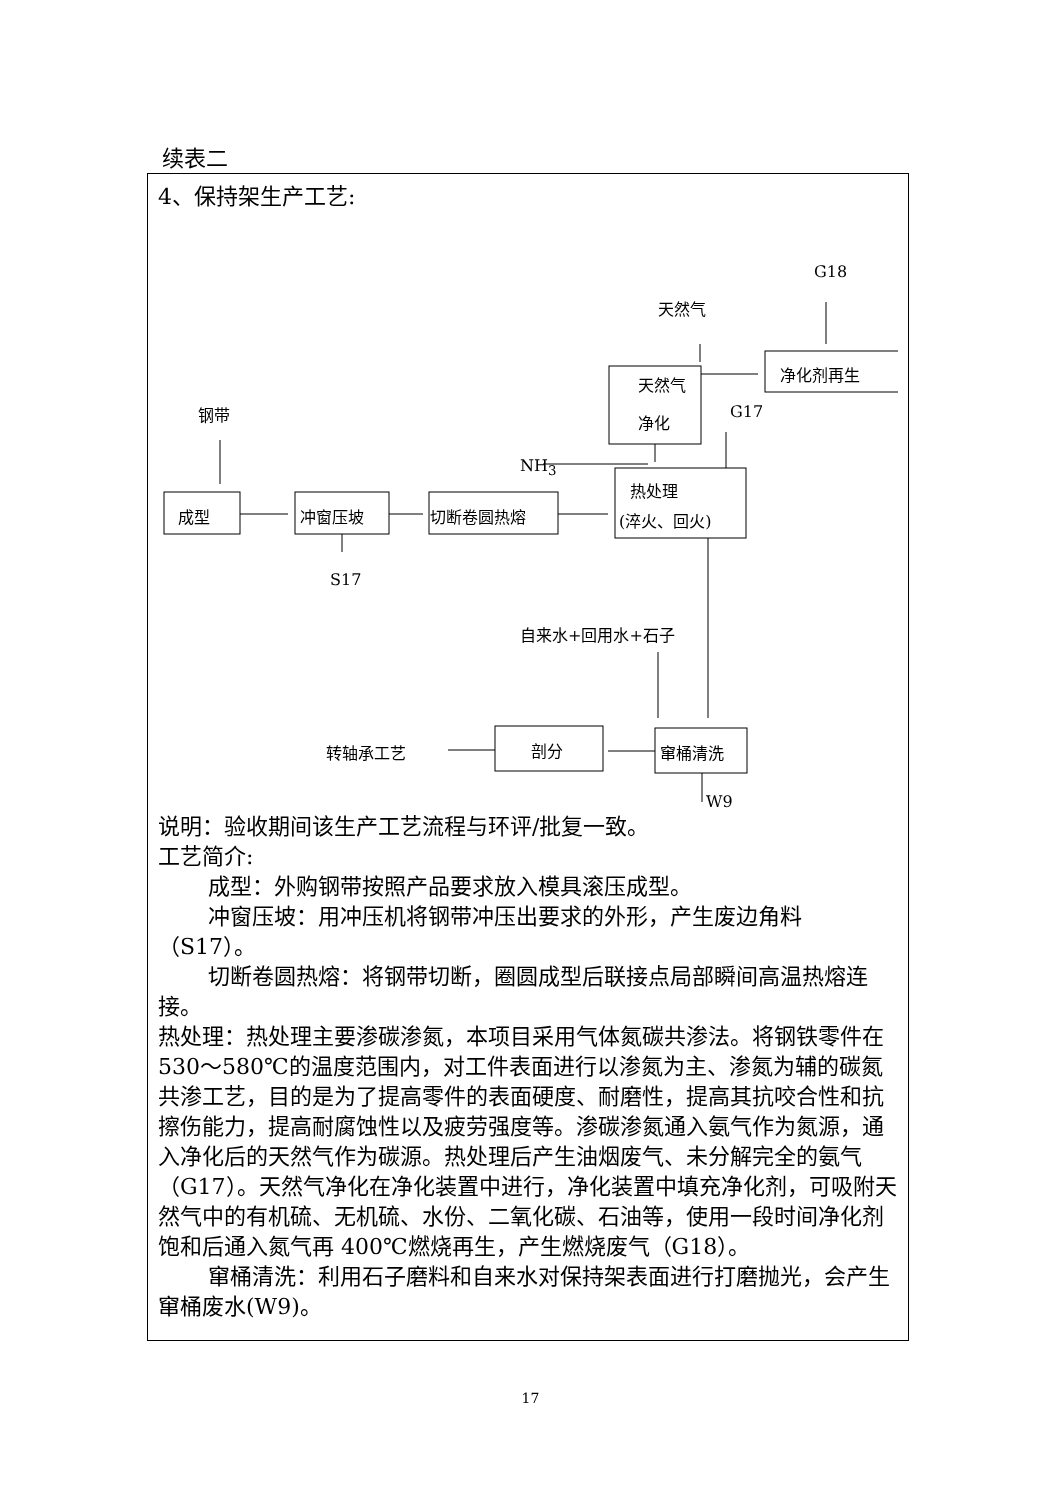续表二
4、保持架生产工艺:
钢带
成型 冲窗压坡 切断卷圆热熔
S17
热处理
(淬火、回火)
天然气
净化
天然气
G18
净化剂再生
G17
NH<sub>3</sub>
自来水+回用水+石子
窜桶清洗 剖分 转轴承工艺
W9
说明：验收期间该生产工艺流程与环评/批复一致。
工艺简介:
成型：外购钢带按照产品要求放入模具滚压成型。
冲窗压坡：用冲压机将钢带冲压出要求的外形，产生废边角料（S17）。
切断卷圆热熔：将钢带切断，圈圆成型后联接点局部瞬间高温热熔连接。
热处理：热处理主要渗碳渗氮，本项目采用气体氮碳共渗法。将钢铁零件在 530～580℃的温度范围内，对工件表面进行以渗氮为主、渗氮为辅的碳氮共渗工艺，目的是为了提高零件的表面硬度、耐磨性，提高其抗咬合性和抗擦伤能力，提高耐腐蚀性以及疲劳强度等。渗碳渗氮通入氨气作为氮源，通入净化后的天然气作为碳源。热处理后产生油烟废气、未分解完全的氨气（G17）。天然气净化在净化装置中进行，净化装置中填充净化剂，可吸附天然气中的有机硫、无机硫、水份、二氧化碳、石油等，使用一段时间净化剂饱和后通入氮气再 400℃燃烧再生，产生燃烧废气（G18）。
窜桶清洗：利用石子磨料和自来水对保持架表面进行打磨抛光，会产生窜桶废水(W9)。
17